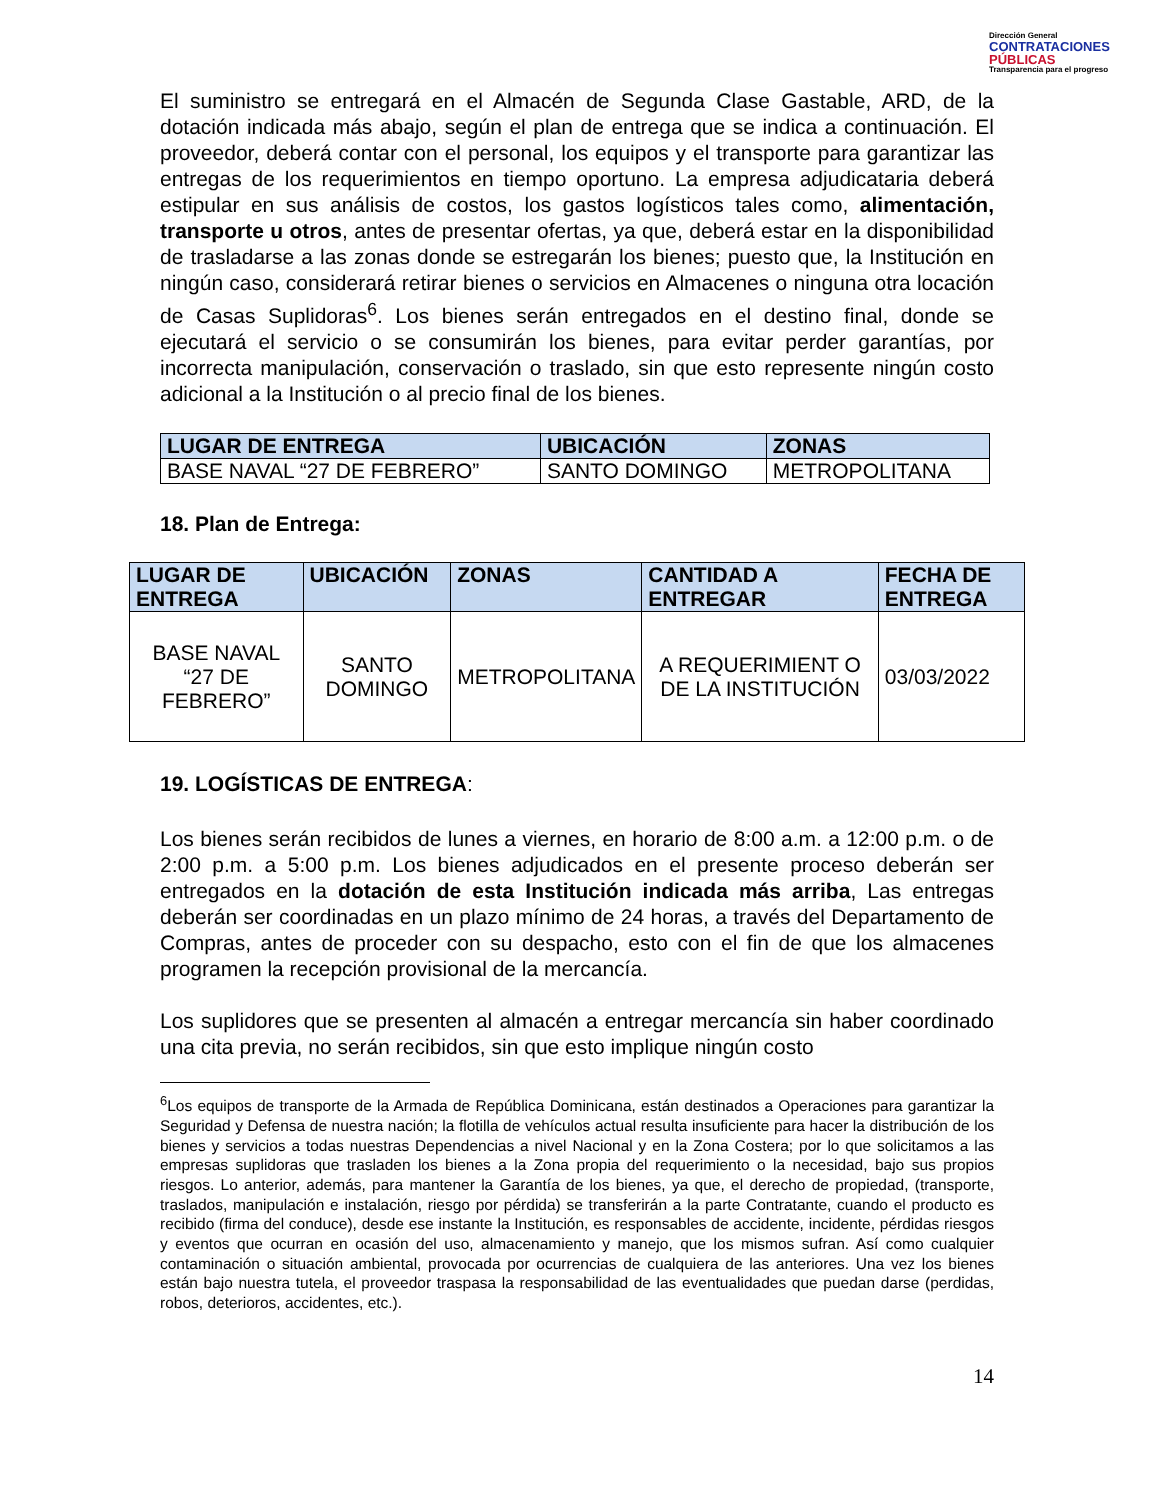Dirección General
CONTRATACIONES
PÚBLICAS
Transparencia para el progreso
El suministro se entregará en el Almacén de Segunda Clase Gastable, ARD, de la dotación indicada más abajo, según el plan de entrega que se indica a continuación. El proveedor, deberá contar con el personal, los equipos y el transporte para garantizar las entregas de los requerimientos en tiempo oportuno. La empresa adjudicataria deberá estipular en sus análisis de costos, los gastos logísticos tales como, alimentación, transporte u otros, antes de presentar ofertas, ya que, deberá estar en la disponibilidad de trasladarse a las zonas donde se estregarán los bienes; puesto que, la Institución en ningún caso, considerará retirar bienes o servicios en Almacenes o ninguna otra locación de Casas Suplidoras<sup>6</sup>. Los bienes serán entregados en el destino final, donde se ejecutará el servicio o se consumirán los bienes, para evitar perder garantías, por incorrecta manipulación, conservación o traslado, sin que esto represente ningún costo adicional a la Institución o al precio final de los bienes.
| LUGAR DE ENTREGA | UBICACIÓN | ZONAS |
| --- | --- | --- |
| BASE NAVAL “27 DE FEBRERO” | SANTO DOMINGO | METROPOLITANA |
18. Plan de Entrega:
| LUGAR DE ENTREGA | UBICACIÓN | ZONAS | CANTIDAD A ENTREGAR | FECHA DE ENTREGA |
| --- | --- | --- | --- | --- |
| BASE NAVAL “27 DE FEBRERO” | SANTO DOMINGO | METROPOLITANA | A REQUERIMIENT O DE LA INSTITUCIÓN | 03/03/2022 |
19. LOGÍSTICAS DE ENTREGA:
Los bienes serán recibidos de lunes a viernes, en horario de 8:00 a.m. a 12:00 p.m. o de 2:00 p.m. a 5:00 p.m. Los bienes adjudicados en el presente proceso deberán ser entregados en la dotación de esta Institución indicada más arriba, Las entregas deberán ser coordinadas en un plazo mínimo de 24 horas, a través del Departamento de Compras, antes de proceder con su despacho, esto con el fin de que los almacenes programen la recepción provisional de la mercancía.
Los suplidores que se presenten al almacén a entregar mercancía sin haber coordinado una cita previa, no serán recibidos, sin que esto implique ningún costo
<sup>6</sup> Los equipos de transporte de la Armada de República Dominicana, están destinados a Operaciones para garantizar la Seguridad y Defensa de nuestra nación; la flotilla de vehículos actual resulta insuficiente para hacer la distribución de los bienes y servicios a todas nuestras Dependencias a nivel Nacional y en la Zona Costera; por lo que solicitamos a las empresas suplidoras que trasladen los bienes a la Zona propia del requerimiento o la necesidad, bajo sus propios riesgos. Lo anterior, además, para mantener la Garantía de los bienes, ya que, el derecho de propiedad, (transporte, traslados, manipulación e instalación, riesgo por pérdida) se transferirán a la parte Contratante, cuando el producto es recibido (firma del conduce), desde ese instante la Institución, es responsables de accidente, incidente, pérdidas riesgos y eventos que ocurran en ocasión del uso, almacenamiento y manejo, que los mismos sufran. Así como cualquier contaminación o situación ambiental, provocada por ocurrencias de cualquiera de las anteriores. Una vez los bienes están bajo nuestra tutela, el proveedor traspasa la responsabilidad de las eventualidades que puedan darse (perdidas, robos, deterioros, accidentes, etc.).
14